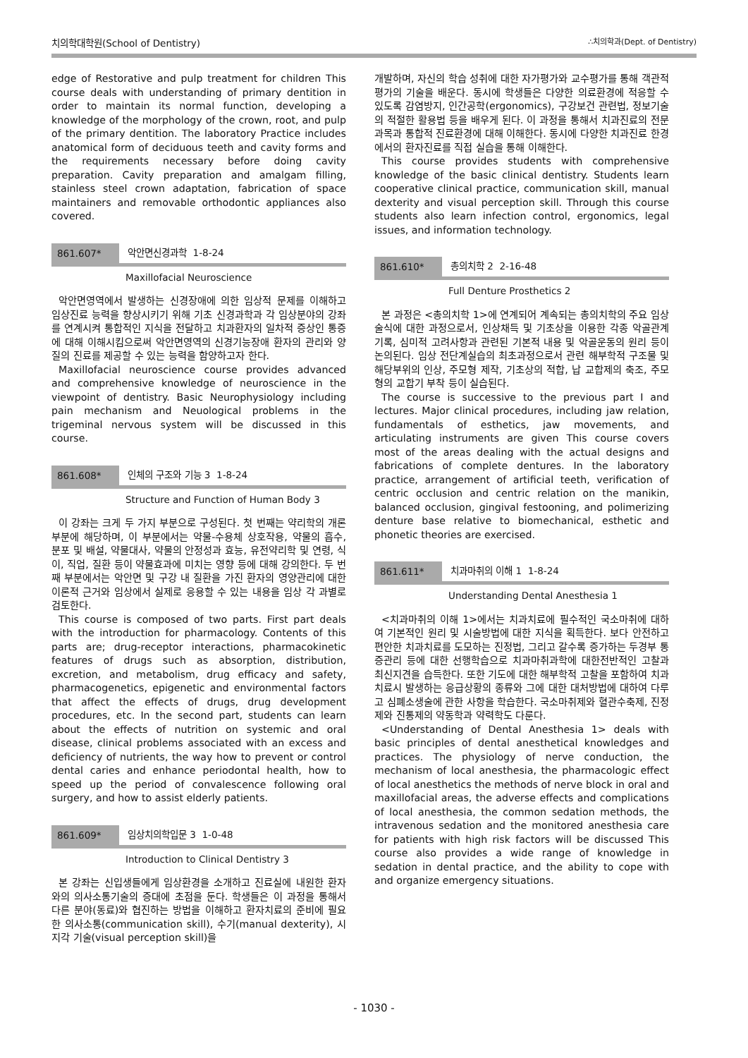치의학대학원(School of Dentistry) ∴치의학과(Dept. of Dentistry)
edge of Restorative and pulp treatment for children This course deals with understanding of primary dentition in order to maintain its normal function, developing a knowledge of the morphology of the crown, root, and pulp of the primary dentition. The laboratory Practice includes anatomical form of deciduous teeth and cavity forms and the requirements necessary before doing cavity preparation. Cavity preparation and amalgam filling, stainless steel crown adaptation, fabrication of space maintainers and removable orthodontic appliances also covered.
861.607* 악안면신경과학 1-8-24
Maxillofacial Neuroscience
악안면영역에서 발생하는 신경장애에 의한 임상적 문제를 이해하고 임상진료 능력을 향상시키기 위해 기초 신경과학과 각 임상분야의 강좌를 연계시켜 통합적인 지식을 전달하고 치과환자의 일차적 증상인 통증에 대해 이해시킴으로써 악안면영역의 신경기능장애 환자의 관리와 양질의 진료를 제공할 수 있는 능력을 함양하고자 한다.
Maxillofacial neuroscience course provides advanced and comprehensive knowledge of neuroscience in the viewpoint of dentistry. Basic Neurophysiology including pain mechanism and Neuological problems in the trigeminal nervous system will be discussed in this course.
861.608* 인체의 구조와 기능 3 1-8-24
Structure and Function of Human Body 3
이 강좌는 크게 두 가지 부분으로 구성된다. 첫 번째는 약리학의 개론 부분에 해당하며, 이 부분에서는 약물-수용체 상호작용, 약물의 흡수, 분포 및 배설, 약물대사, 약물의 안정성과 효능, 유전약리학 및 연령, 식이, 직업, 질환 등이 약물효과에 미치는 영향 등에 대해 강의한다. 두 번째 부분에서는 악안면 및 구강 내 질환을 가진 환자의 영양관리에 대한 이론적 근거와 임상에서 실제로 응용할 수 있는 내용을 임상 각 과별로 검토한다.
This course is composed of two parts. First part deals with the introduction for pharmacology. Contents of this parts are; drug-receptor interactions, pharmacokinetic features of drugs such as absorption, distribution, excretion, and metabolism, drug efficacy and safety, pharmacogenetics, epigenetic and environmental factors that affect the effects of drugs, drug development procedures, etc. In the second part, students can learn about the effects of nutrition on systemic and oral disease, clinical problems associated with an excess and deficiency of nutrients, the way how to prevent or control dental caries and enhance periodontal health, how to speed up the period of convalescence following oral surgery, and how to assist elderly patients.
861.609* 임상치의학입문 3 1-0-48
Introduction to Clinical Dentistry 3
본 강좌는 신입생들에게 임상환경을 소개하고 진료실에 내원한 환자와의 의사소통기술의 증대에 초점을 둔다. 학생들은 이 과정을 통해서 다른 분야(동료)와 협진하는 방법을 이해하고 환자치료의 준비에 필요한 의사소통(communication skill), 수기(manual dexterity), 시지각 기술(visual perception skill)을
개발하며, 자신의 학습 성취에 대한 자가평가와 교수평가를 통해 객관적 평가의 기술을 배운다. 동시에 학생들은 다양한 의료환경에 적응할 수 있도록 감염방지, 인간공학(ergonomics), 구강보건 관련법, 정보기술의 적절한 활용법 등을 배우게 된다. 이 과정을 통해서 치과진료의 전문과목과 통합적 진료환경에 대해 이해한다. 동시에 다양한 치과진료 한경에서의 환자진료를 직접 실습을 통해 이해한다.
This course provides students with comprehensive knowledge of the basic clinical dentistry. Students learn cooperative clinical practice, communication skill, manual dexterity and visual perception skill. Through this course students also learn infection control, ergonomics, legal issues, and information technology.
861.610* 총의치학 2 2-16-48
Full Denture Prosthetics 2
본 과정은 <총의치학 1>에 연계되어 계속되는 총의치학의 주요 임상술식에 대한 과정으로서, 인상채득 및 기초상을 이용한 각종 악골관계 기록, 심미적 고려사항과 관련된 기본적 내용 및 악골운동의 원리 등이 논의된다. 임상 전단계실습의 최초과정으로서 관련 해부학적 구조물 및 해당부위의 인상, 주모형 제작, 기초상의 적합, 납 교합제의 축조, 주모형의 교합기 부착 등이 실습된다.
The course is successive to the previous part I and lectures. Major clinical procedures, including jaw relation, fundamentals of esthetics, jaw movements, and articulating instruments are given This course covers most of the areas dealing with the actual designs and fabrications of complete dentures. In the laboratory practice, arrangement of artificial teeth, verification of centric occlusion and centric relation on the manikin, balanced occlusion, gingival festooning, and polimerizing denture base relative to biomechanical, esthetic and phonetic theories are exercised.
861.611* 치과마취의 이해 1 1-8-24
Understanding Dental Anesthesia 1
<치과마취의 이해 1>에서는 치과치료에 필수적인 국소마취에 대하여 기본적인 원리 및 시술방법에 대한 지식을 획득한다. 보다 안전하고 편안한 치과치료를 도모하는 진정법, 그리고 갈수록 증가하는 두경부 통증관리 등에 대한 선행학습으로 치과마취과학에 대한전반적인 고찰과 최신지견을 습득한다. 또한 기도에 대한 해부학적 고찰을 포함하여 치과치료시 발생하는 응급상황의 종류와 그에 대한 대처방법에 대하여 다루고 심폐소생술에 관한 사항을 학습한다. 국소마취제와 혈관수축제, 진정제와 진통제의 약동학과 약력학도 다룬다.
<Understanding of Dental Anesthesia 1> deals with basic principles of dental anesthetical knowledges and practices. The physiology of nerve conduction, the mechanism of local anesthesia, the pharmacologic effect of local anesthetics the methods of nerve block in oral and maxillofacial areas, the adverse effects and complications of local anesthesia, the common sedation methods, the intravenous sedation and the monitored anesthesia care for patients with high risk factors will be discussed This course also provides a wide range of knowledge in sedation in dental practice, and the ability to cope with and organize emergency situations.
- 1030 -